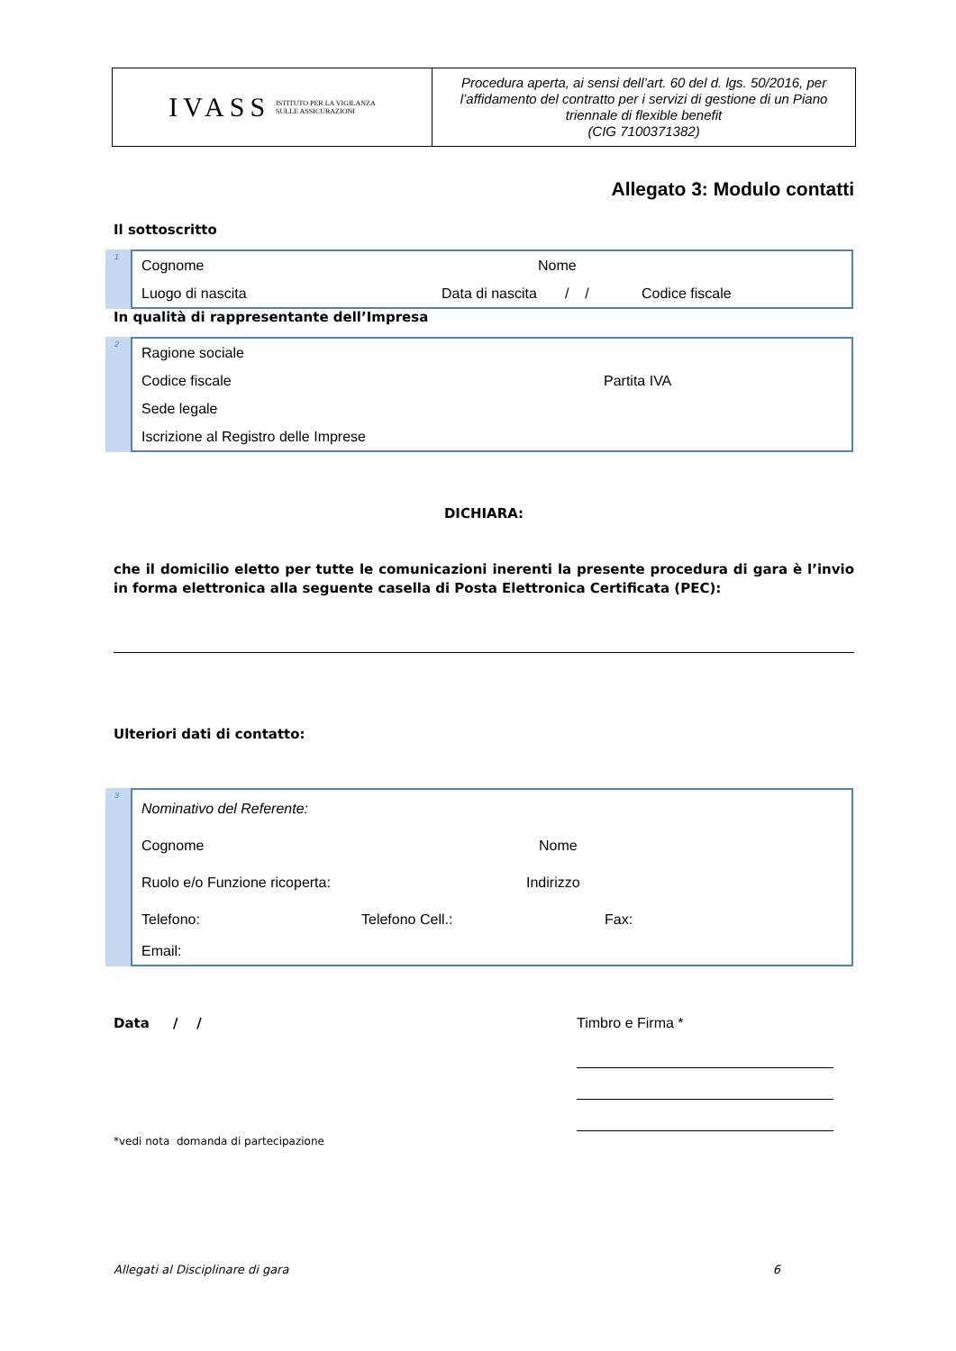IVASS ISTITUTO PER LA VIGILANZA
SULLE ASSICURAZIONI
Procedura aperta, ai sensi dell’art. 60 del d. lgs. 50/2016, per l’affidamento del contratto per i servizi di gestione di un Piano triennale di flexible benefit
(CIG 7100371382)
Allegato 3: Modulo contatti
Il sottoscritto
1
Cognome Nome
Luogo di nascita Data di nascita / / Codice fiscale
In qualità di rappresentante dell’Impresa
2
Ragione sociale
Codice fiscale Partita IVA
Sede legale
Iscrizione al Registro delle Imprese
DICHIARA:
che il domicilio eletto per tutte le comunicazioni inerenti la presente procedura di gara è l’invio in forma elettronica alla seguente casella di Posta Elettronica Certificata (PEC):
Ulteriori dati di contatto:
3
Nominativo del Referente:
Cognome Nome
Ruolo e/o Funzione ricoperta: Indirizzo
Telefono: Telefono Cell.: Fax:
Email:
Data / / Timbro e Firma *
*vedi nota domanda di partecipazione
Allegati al Disciplinare di gara 6